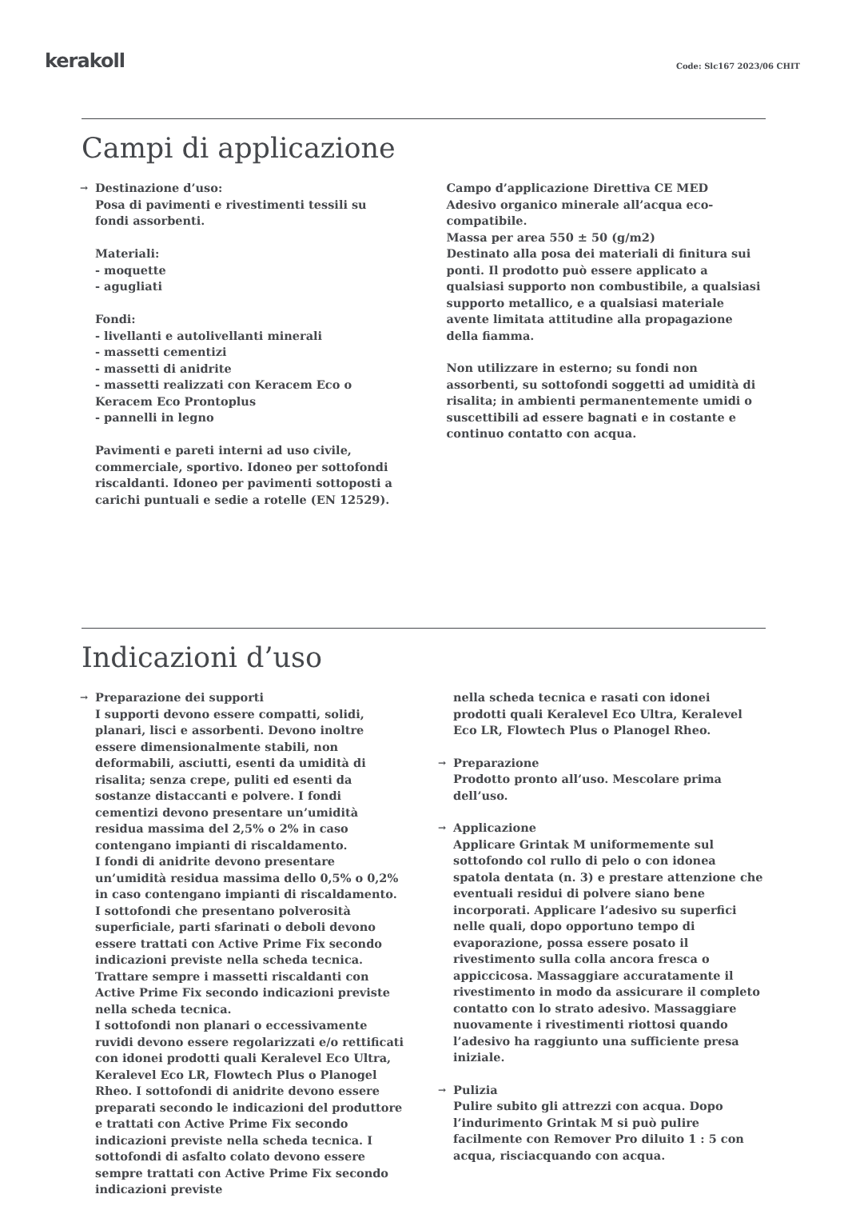kerakoll
Code: Slc167 2023/06 CHIT
Campi di applicazione
→ Destinazione d’uso:
Posa di pavimenti e rivestimenti tessili su fondi assorbenti.
Materiali:
- moquette
- agugliati
Fondi:
- livellanti e autolivellanti minerali
- massetti cementizi
- massetti di anidrite
- massetti realizzati con Keracem Eco o Keracem Eco Prontoplus
- pannelli in legno
Pavimenti e pareti interni ad uso civile, commerciale, sportivo. Idoneo per sottofondi riscaldanti. Idoneo per pavimenti sottoposti a carichi puntuali e sedie a rotelle (EN 12529).
Campo d’applicazione Direttiva CE MED
Adesivo organico minerale all’acqua eco-compatibile.
Massa per area 550 ± 50 (g/m2)
Destinato alla posa dei materiali di finitura sui ponti. Il prodotto può essere applicato a qualsiasi supporto non combustibile, a qualsiasi supporto metallico, e a qualsiasi materiale avente limitata attitudine alla propagazione della fiamma.
Non utilizzare in esterno; su fondi non assorbenti, su sottofondi soggetti ad umidità di risalita; in ambienti permanentemente umidi o suscettibili ad essere bagnati e in costante e continuo contatto con acqua.
Indicazioni d’uso
→ Preparazione dei supporti
I supporti devono essere compatti, solidi, planari, lisci e assorbenti. Devono inoltre essere dimensionalmente stabili, non deformabili, asciutti, esenti da umidità di risalita; senza crepe, puliti ed esenti da sostanze distaccanti e polvere. I fondi cementizi devono presentare un’umidità residua massima del 2,5% o 2% in caso contengano impianti di riscaldamento.
I fondi di anidrite devono presentare un’umidità residua massima dello 0,5% o 0,2% in caso contengano impianti di riscaldamento.
I sottofondi che presentano polverosità superficiale, parti sfarinati o deboli devono essere trattati con Active Prime Fix secondo indicazioni previste nella scheda tecnica. Trattare sempre i massetti riscaldanti con Active Prime Fix secondo indicazioni previste nella scheda tecnica.
I sottofondi non planari o eccessivamente ruvidi devono essere regolarizzati e/o rettificati con idonei prodotti quali Keralevel Eco Ultra, Keralevel Eco LR, Flowtech Plus o Planogel Rheo. I sottofondi di anidrite devono essere preparati secondo le indicazioni del produttore e trattati con Active Prime Fix secondo indicazioni previste nella scheda tecnica. I sottofondi di asfalto colato devono essere sempre trattati con Active Prime Fix secondo indicazioni previste
nella scheda tecnica e rasati con idonei prodotti quali Keralevel Eco Ultra, Keralevel Eco LR, Flowtech Plus o Planogel Rheo.
→ Preparazione
Prodotto pronto all’uso. Mescolare prima dell’uso.
→ Applicazione
Applicare Grintak M uniformemente sul sottofondo col rullo di pelo o con idonea spatola dentata (n. 3) e prestare attenzione che eventuali residui di polvere siano bene incorporati. Applicare l’adesivo su superfici nelle quali, dopo opportuno tempo di evaporazione, possa essere posato il rivestimento sulla colla ancora fresca o appiccicosa. Massaggiare accuratamente il rivestimento in modo da assicurare il completo contatto con lo strato adesivo. Massaggiare nuovamente i rivestimenti riottosi quando l’adesivo ha raggiunto una sufficiente presa iniziale.
→ Pulizia
Pulire subito gli attrezzi con acqua. Dopo l’indurimento Grintak M si può pulire facilmente con Remover Pro diluito 1 : 5 con acqua, risciacquando con acqua.